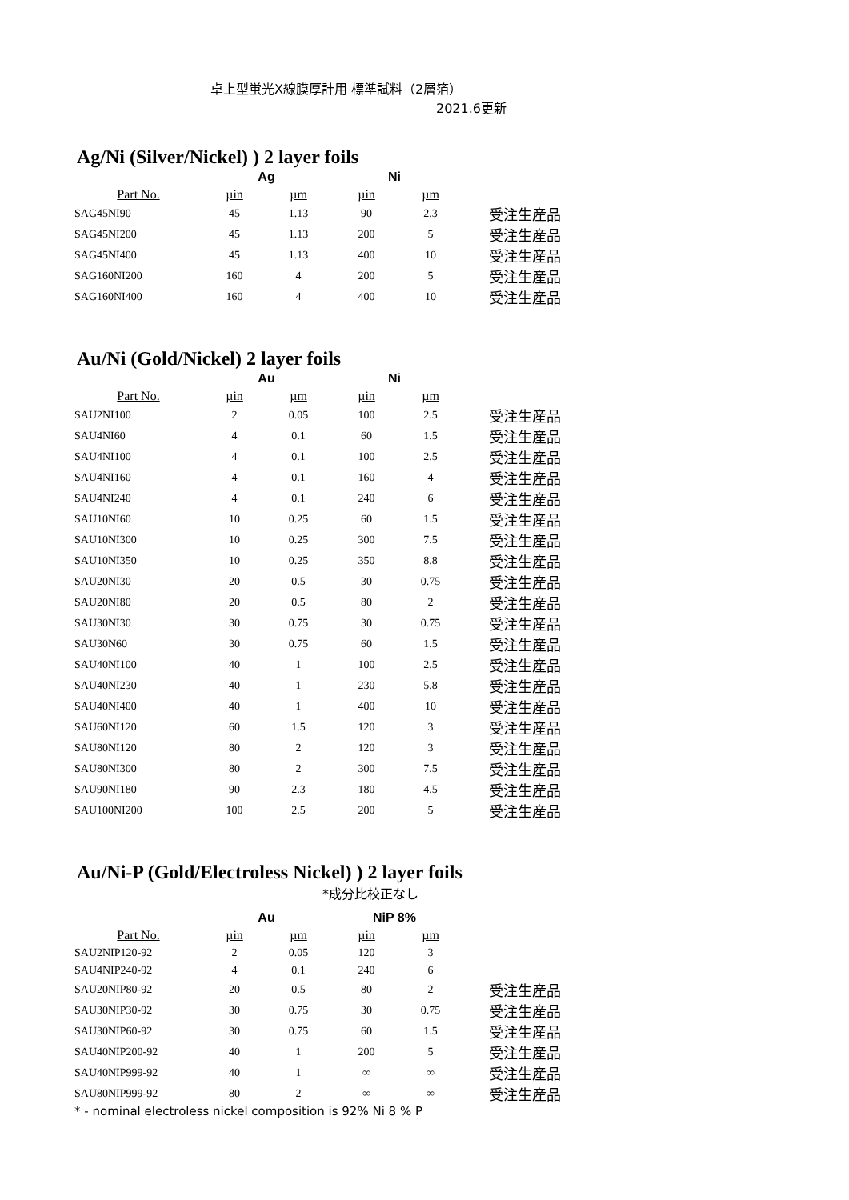卓上型蛍光X線膜厚計用 標準試料（2層箔）
2021.6更新
Ag/Ni (Silver/Nickel) ) 2 layer foils
| | Ag | | Ni | | |
| --- | --- | --- | --- | --- | --- |
| Part No. | µin | µm | µin | µm | |
| SAG45NI90 | 45 | 1.13 | 90 | 2.3 | 受注生産品 |
| SAG45NI200 | 45 | 1.13 | 200 | 5 | 受注生産品 |
| SAG45NI400 | 45 | 1.13 | 400 | 10 | 受注生産品 |
| SAG160NI200 | 160 | 4 | 200 | 5 | 受注生産品 |
| SAG160NI400 | 160 | 4 | 400 | 10 | 受注生産品 |
Au/Ni (Gold/Nickel) 2 layer foils
| | Au | | Ni | | |
| --- | --- | --- | --- | --- | --- |
| Part No. | µin | µm | µin | µm | |
| SAU2NI100 | 2 | 0.05 | 100 | 2.5 | 受注生産品 |
| SAU4NI60 | 4 | 0.1 | 60 | 1.5 | 受注生産品 |
| SAU4NI100 | 4 | 0.1 | 100 | 2.5 | 受注生産品 |
| SAU4NI160 | 4 | 0.1 | 160 | 4 | 受注生産品 |
| SAU4NI240 | 4 | 0.1 | 240 | 6 | 受注生産品 |
| SAU10NI60 | 10 | 0.25 | 60 | 1.5 | 受注生産品 |
| SAU10NI300 | 10 | 0.25 | 300 | 7.5 | 受注生産品 |
| SAU10NI350 | 10 | 0.25 | 350 | 8.8 | 受注生産品 |
| SAU20NI30 | 20 | 0.5 | 30 | 0.75 | 受注生産品 |
| SAU20NI80 | 20 | 0.5 | 80 | 2 | 受注生産品 |
| SAU30NI30 | 30 | 0.75 | 30 | 0.75 | 受注生産品 |
| SAU30N60 | 30 | 0.75 | 60 | 1.5 | 受注生産品 |
| SAU40NI100 | 40 | 1 | 100 | 2.5 | 受注生産品 |
| SAU40NI230 | 40 | 1 | 230 | 5.8 | 受注生産品 |
| SAU40NI400 | 40 | 1 | 400 | 10 | 受注生産品 |
| SAU60NI120 | 60 | 1.5 | 120 | 3 | 受注生産品 |
| SAU80NI120 | 80 | 2 | 120 | 3 | 受注生産品 |
| SAU80NI300 | 80 | 2 | 300 | 7.5 | 受注生産品 |
| SAU90NI180 | 90 | 2.3 | 180 | 4.5 | 受注生産品 |
| SAU100NI200 | 100 | 2.5 | 200 | 5 | 受注生産品 |
Au/Ni-P (Gold/Electroless Nickel) ) 2 layer foils
*成分比校正なし
| | Au | | NiP 8% | | |
| --- | --- | --- | --- | --- | --- |
| Part No. | µin | µm | µin | µm | |
| SAU2NIP120-92 | 2 | 0.05 | 120 | 3 | |
| SAU4NIP240-92 | 4 | 0.1 | 240 | 6 | |
| SAU20NIP80-92 | 20 | 0.5 | 80 | 2 | 受注生産品 |
| SAU30NIP30-92 | 30 | 0.75 | 30 | 0.75 | 受注生産品 |
| SAU30NIP60-92 | 30 | 0.75 | 60 | 1.5 | 受注生産品 |
| SAU40NIP200-92 | 40 | 1 | 200 | 5 | 受注生産品 |
| SAU40NIP999-92 | 40 | 1 | ∞ | ∞ | 受注生産品 |
| SAU80NIP999-92 | 80 | 2 | ∞ | ∞ | 受注生産品 |
* - nominal electroless nickel composition is 92% Ni 8 % P